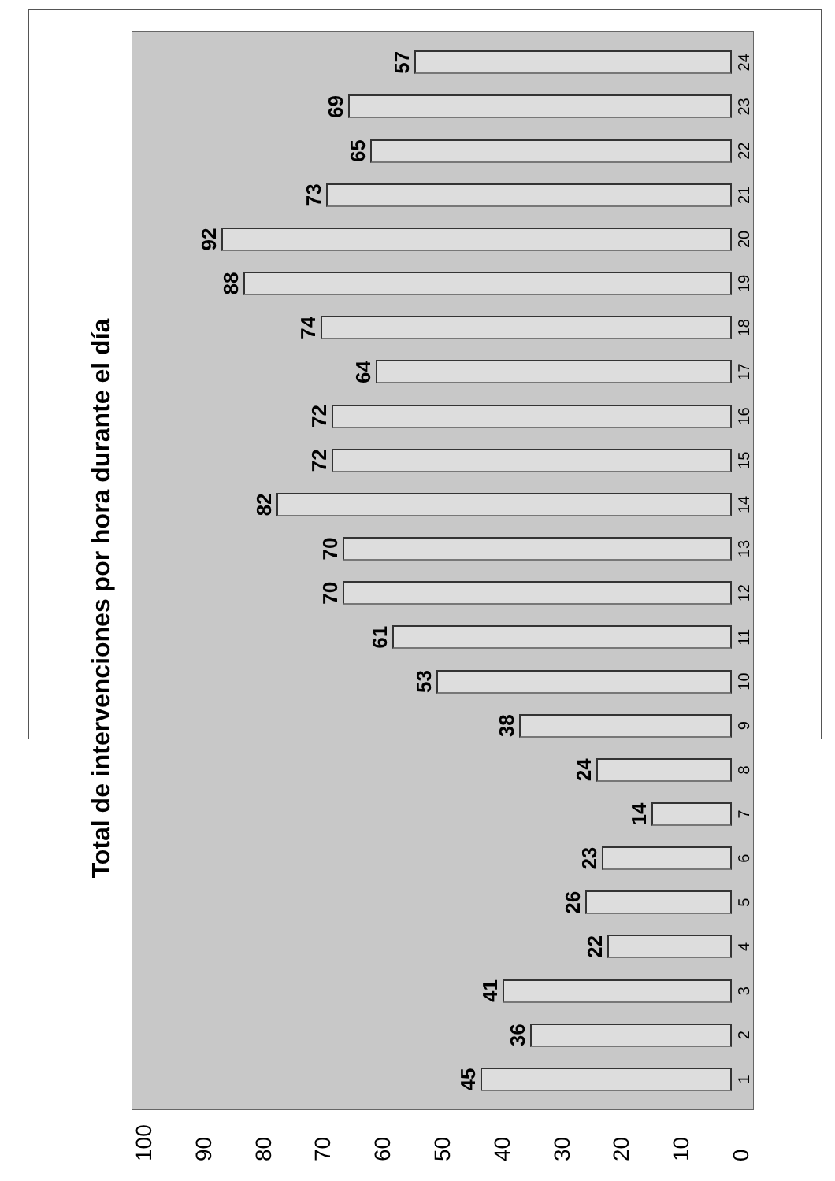Total de intervenciones por hora durante el día
0
10
20
30
40
50
60
70
80
90
100
45
1
36
2
41
3
22
4
26
5
23
6
14
7
24
8
38
9
53
10
61
11
70
12
70
13
82
14
72
15
72
16
64
17
74
18
88
19
92
20
73
21
65
22
69
23
57
24